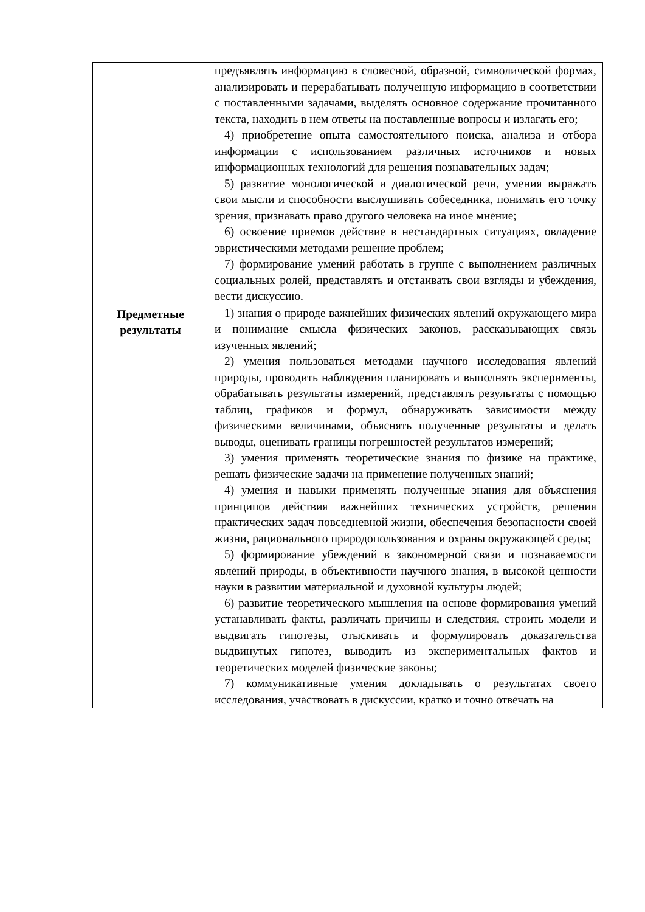| | предъявлять информацию в словесной, образной, символической формах, анализировать и перерабатывать полученную информацию в соответствии с поставленными задачами, выделять основное содержание прочитанного текста, находить в нем ответы на поставленные вопросы и излагать его; 4) приобретение опыта самостоятельного поиска, анализа и отбора информации с использованием различных источников и новых информационных технологий для решения познавательных задач; 5) развитие монологической и диалогической речи, умения выражать свои мысли и способности выслушивать собеседника, понимать его точку зрения, признавать право другого человека на иное мнение; 6) освоение приемов действие в нестандартных ситуациях, овладение эвристическими методами решение проблем; 7) формирование умений работать в группе с выполнением различных социальных ролей, представлять и отстаивать свои взгляды и убеждения, вести дискуссию. |
| Предметные результаты | 1) знания о природе важнейших физических явлений окружающего мира и понимание смысла физических законов, рассказывающих связь изученных явлений; 2) умения пользоваться методами научного исследования явлений природы, проводить наблюдения планировать и выполнять эксперименты, обрабатывать результаты измерений, представлять результаты с помощью таблиц, графиков и формул, обнаруживать зависимости между физическими величинами, объяснять полученные результаты и делать выводы, оценивать границы погрешностей результатов измерений; 3) умения применять теоретические знания по физике на практике, решать физические задачи на применение полученных знаний; 4) умения и навыки применять полученные знания для объяснения принципов действия важнейших технических устройств, решения практических задач повседневной жизни, обеспечения безопасности своей жизни, рационального природопользования и охраны окружающей среды; 5) формирование убеждений в закономерной связи и познаваемости явлений природы, в объективности научного знания, в высокой ценности науки в развитии материальной и духовной культуры людей; 6) развитие теоретического мышления на основе формирования умений устанавливать факты, различать причины и следствия, строить модели и выдвигать гипотезы, отыскивать и формулировать доказательства выдвинутых гипотез, выводить из экспериментальных фактов и теоретических моделей физические законы; 7) коммуникативные умения докладывать о результатах своего исследования, участвовать в дискуссии, кратко и точно отвечать на |